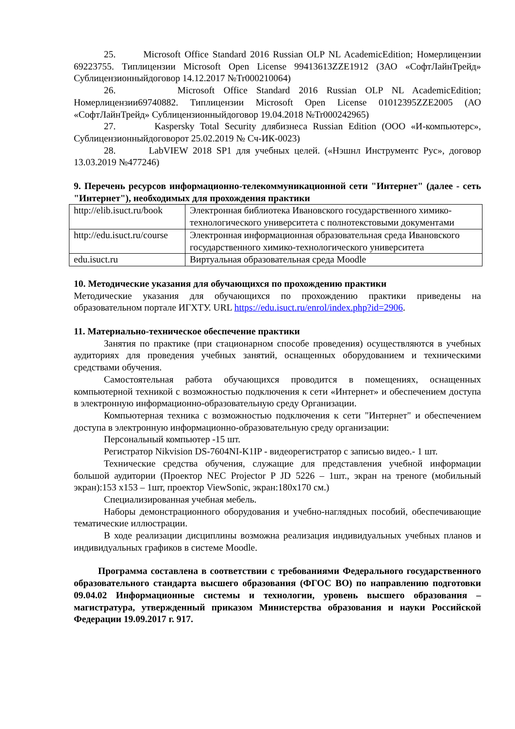25. Microsoft Office Standard 2016 Russian OLP NL AcademicEdition; Номерлицензии 69223755. Типлицензии Microsoft Open License 99413613ZZE1912 (ЗАО «СофтЛайнТрейд» Сублицензионныйдоговор 14.12.2017 №Tr000210064)
26. Microsoft Office Standard 2016 Russian OLP NL AcademicEdition; Номерлицензии69740882. Типлицензии Microsoft Open License 01012395ZZE2005 (АО «СофтЛайнТрейд» Сублицензионныйдоговор 19.04.2018 №Tr000242965)
27. Kaspersky Total Security длябизнеса Russian Edition (ООО «И-компьютерс», Сублицензионныйдоговорот 25.02.2019 № Сч-ИК-0023)
28. LabVIEW 2018 SP1 для учебных целей. («Нэшнл Инструментс Рус», договор 13.03.2019 №477246)
9. Перечень ресурсов информационно-телекоммуникационной сети "Интернет" (далее - сеть "Интернет"), необходимых для прохождения практики
| http://elib.isuct.ru/book | Электронная библиотека Ивановского государственного химико-технологического университета с полнотекстовыми документами |
| http://edu.isuct.ru/course | Электронная информационная образовательная среда Ивановского государственного химико-технологического университета |
| edu.isuct.ru | Виртуальная образовательная среда Moodle |
10. Методические указания для обучающихся по прохождению практики
Методические указания для обучающихся по прохождению практики приведены на образовательном портале ИГХТУ. URL https://edu.isuct.ru/enrol/index.php?id=2906.
11. Материально-техническое обеспечение практики
Занятия по практике (при стационарном способе проведения) осуществляются в учебных аудиториях для проведения учебных занятий, оснащенных оборудованием и техническими средствами обучения.
Самостоятельная работа обучающихся проводится в помещениях, оснащенных компьютерной техникой с возможностью подключения к сети «Интернет» и обеспечением доступа в электронную информационно-образовательную среду Организации.
Компьютерная техника с возможностью подключения к сети "Интернет" и обеспечением доступа в электронную информационно-образовательную среду организации:
Персональный компьютер -15 шт.
Регистратор Nikvision DS-7604NI-K1IP - видеорегистратор с записью видео.- 1 шт.
Технические средства обучения, служащие для представления учебной информации большой аудитории (Проектор NEC Projector P JD 5226 – 1шт., экран на треноге (мобильный экран):153 х153 – 1шт, проектор ViewSonic, экран:180х170 см.)
Специализированная учебная мебель.
Наборы демонстрационного оборудования и учебно-наглядных пособий, обеспечивающие тематические иллюстрации.
В ходе реализации дисциплины возможна реализация индивидуальных учебных планов и индивидуальных графиков в системе Moodle.
Программа составлена в соответствии с требованиями Федерального государственного образовательного стандарта высшего образования (ФГОС ВО) по направлению подготовки 09.04.02 Информационные системы и технологии, уровень высшего образования – магистратура, утвержденный приказом Министерства образования и науки Российской Федерации 19.09.2017 г. 917.